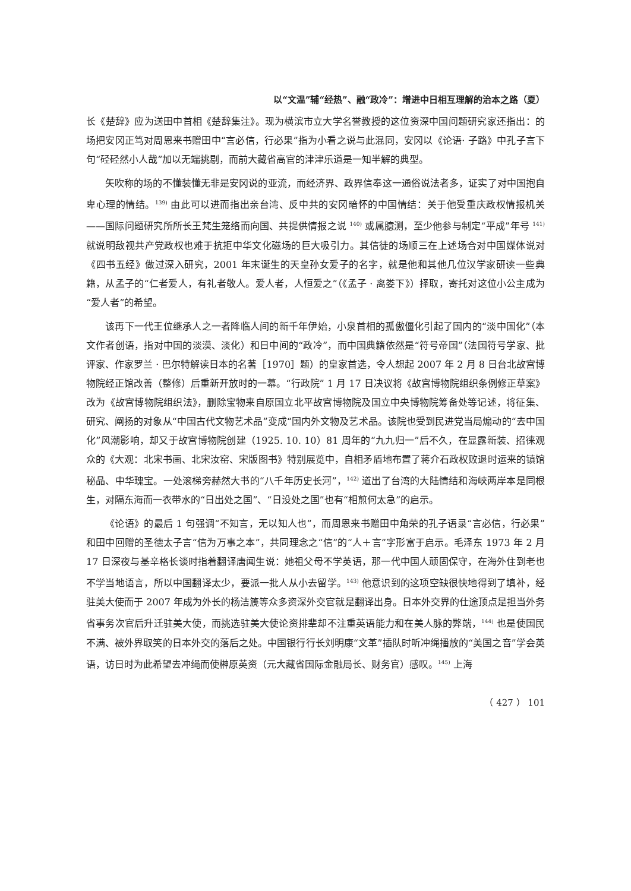以“文温”辅“经热”、融“政冷”：增进中日相互理解的治本之路（夏）
长《楚辞》应为送田中首相《楚辞集注》。现为横滨市立大学名誉教授的这位资深中国问题研究家还指出：的场把安冈正笃对周恩来书赠田中“言必信，行必果”指为小看之说与此混同，安冈以《论语· 子路》中孔子言下句“硁硁然小人哉”加以无端挑剔，而前大藏省高官的津津乐道是一知半解的典型。
矢吹称的场的不懂装懂无非是安冈说的亚流，而经济界、政界信奉这一通俗说法者多，证实了对中国抱自卑心理的情结。<sup>139)</sup> 由此可以进而指出亲台湾、反中共的安冈暗怀的中国情结：关于他受重庆政权情报机关——国际问题研究所所长王梵生笼络而向国、共提供情报之说 <sup>140)</sup> 或属臆测，至少他参与制定“平成”年号 <sup>141)</sup> 就说明敌视共产党政权也难于抗拒中华文化磁场的巨大吸引力。其信徒的场顺三在上述场合对中国媒体说对《四书五经》做过深入研究，2001 年末诞生的天皇孙女爱子的名字，就是他和其他几位汉学家研读一些典籍，从孟子的“仁者爱人，有礼者敬人。爱人者，人恒爱之”（《孟子 · 离娄下》）择取，寄托对这位小公主成为“爱人者”的希望。
该再下一代王位继承人之一者降临人间的新千年伊始，小泉首相的孤傲僵化引起了国内的“淡中国化”（本文作者创语，指对中国的淡漠、淡化）和日中间的“政冷”，而中国典籍依然是“符号帝国”（法国符号学家、批评家、作家罗兰 · 巴尔特解读日本的名著［1970］题）的皇家首选，令人想起 2007 年 2 月 8 日台北故宫博物院经正馆改善（整修）后重新开放时的一幕。“行政院” 1 月 17 日决议将《故宫博物院组织条例修正草案》改为《故宫博物院组织法》，删除宝物来自原国立北平故宫博物院及国立中央博物院筹备处等记述，将征集、研究、阐扬的对象从“中国古代文物艺术品”变成“国内外文物及艺术品。该院也受到民进党当局煽动的“去中国化”风潮影响，却又于故宫博物院创建（1925. 10. 10）81 周年的“九九归一”后不久，在显露新装、招徕观众的《大观：北宋书画、北宋汝窑、宋版图书》特别展览中，自相矛盾地布置了蒋介石政权败退时运来的镇馆秘品、中华瑰宝。一处滚梯旁赫然大书的“八千年历史长河”，<sup>142)</sup> 道出了台湾的大陆情结和海峡两岸本是同根生，对隔东海而一衣带水的“日出处之国”、“日没处之国”也有“相煎何太急”的启示。
《论语》的最后 1 句强调“不知言，无以知人也”，而周恩来书赠田中角荣的孔子语录“言必信，行必果”和田中回赠的圣德太子言“信为万事之本”，共同理念之“信”的“人＋言”字形富于启示。毛泽东 1973 年 2 月 17 日深夜与基辛格长谈时指着翻译唐闻生说：她祖父母不学英语，那一代中国人顽固保守，在海外住到老也不学当地语言，所以中国翻译太少，要派一批人从小去留学。<sup>143)</sup> 他意识到的这项空缺很快地得到了填补，经驻美大使而于 2007 年成为外长的杨洁篪等众多资深外交官就是翻译出身。日本外交界的仕途顶点是担当外务省事务次官后升迁驻美大使，而挑选驻美大使论资排辈却不注重英语能力和在美人脉的弊端，<sup>144)</sup> 也是使国民不满、被外界取笑的日本外交的落后之处。中国银行行长刘明康“文革”插队时听冲绳播放的“美国之音”学会英语，访日时为此希望去冲绳而使榊原英资（元大藏省国际金融局长、财务官）感叹。<sup>145)</sup> 上海
（ 427 ） 101